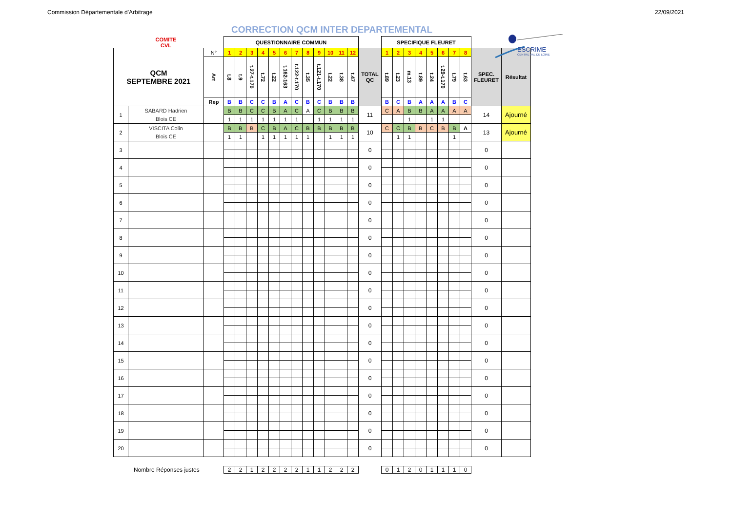Commission Départementale d'Arbitrage 22/09/2021
CORRECTION QCM INTER DEPARTEMENTAL
ESCRIME
CENTRE VAL DE LOIRE
| | COMITE CVL | | QUESTIONNAIRE COMMUN | | | | | | | | | | | | | SPECIFIQUE FLEURET | | | | | | | | | |
| QCM SEPTEMBRE 2021 | | N° | 1 | 2 | 3 | 4 | 5 | 6 | 7 | 8 | 9 | 10 | 11 | 12 | TOTAL QC | 1 | 2 | 3 | 4 | 5 | 6 | 7 | 8 | SPEC. FLEURET | Résultat |
| | | Art | t.8 | t.9 | t.27-t.170 | t.72 | t.22 | t.162-163 | t.122-t.170 | t.35 | t.121-t.170 | t.22 | t.38 | t.47 | | t.89 | t.23 | m.13 | t.89 | t.24 | t.29-t.170 | t.79 | t.63 | | |
| | | Rep | B | B | C | C | B | A | C | B | C | B | B | B | | B | C | B | A | A | A | B | C | | |
| 1 | SABARD Hadrien Blois CE | | B | B | C | C | B | A | C | A | C | B | B | B | 11 | C | A | B | B | A | A | A | A | 14 | Ajourné |
| | | | 1 | 1 | 1 | 1 | 1 | 1 | 1 | | 1 | 1 | 1 | 1 | | | | 1 | | 1 | 1 | | | | |
| 2 | VISCITA Colin Blois CE | | B | B | B | C | B | A | C | B | B | B | B | B | 10 | C | C | B | B | C | B | B | A | 13 | Ajourné |
| | | | 1 | 1 | | 1 | 1 | 1 | 1 | 1 | | 1 | 1 | 1 | | | 1 | 1 | | | | 1 | | | |
| 3 | | | | | | | | | | | | | | | 0 | | | | | | | | | 0 | |
| 4 | | | | | | | | | | | | | | | 0 | | | | | | | | | 0 | |
| 5 | | | | | | | | | | | | | | | 0 | | | | | | | | | 0 | |
| 6 | | | | | | | | | | | | | | | 0 | | | | | | | | | 0 | |
| 7 | | | | | | | | | | | | | | | 0 | | | | | | | | | 0 | |
| 8 | | | | | | | | | | | | | | | 0 | | | | | | | | | 0 | |
| 9 | | | | | | | | | | | | | | | 0 | | | | | | | | | 0 | |
| 10 | | | | | | | | | | | | | | | 0 | | | | | | | | | 0 | |
| 11 | | | | | | | | | | | | | | | 0 | | | | | | | | | 0 | |
| 12 | | | | | | | | | | | | | | | 0 | | | | | | | | | 0 | |
| 13 | | | | | | | | | | | | | | | 0 | | | | | | | | | 0 | |
| 14 | | | | | | | | | | | | | | | 0 | | | | | | | | | 0 | |
| 15 | | | | | | | | | | | | | | | 0 | | | | | | | | | 0 | |
| 16 | | | | | | | | | | | | | | | 0 | | | | | | | | | 0 | |
| 17 | | | | | | | | | | | | | | | 0 | | | | | | | | | 0 | |
| 18 | | | | | | | | | | | | | | | 0 | | | | | | | | | 0 | |
| 19 | | | | | | | | | | | | | | | 0 | | | | | | | | | 0 | |
| 20 | | | | | | | | | | | | | | | 0 | | | | | | | | | 0 | |
Nombre Réponses justes 2 2 1 2 2 2 2 1 1 2 2 2 0 1 2 0 1 1 1 0